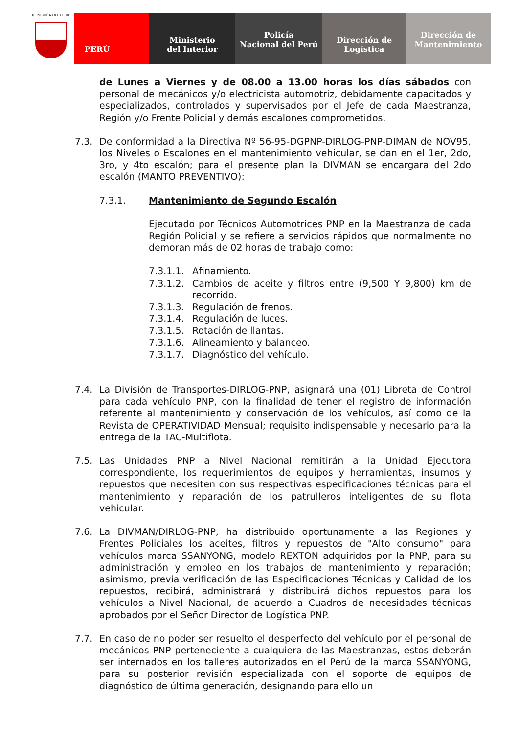REPÚBLICA DEL PERÚ
PERÚ Ministerio
del Interior
Policía
Nacional del Perú
Dirección de
Logística
Dirección de
Mantenimiento
de Lunes a Viernes y de 08.00 a 13.00 horas los días sábados con personal de mecánicos y/o electricista automotriz, debidamente capacitados y especializados, controlados y supervisados por el Jefe de cada Maestranza, Región y/o Frente Policial y demás escalones comprometidos.
7.3. De conformidad a la Directiva Nº 56-95-DGPNP-DIRLOG-PNP-DIMAN de NOV95, los Niveles o Escalones en el mantenimiento vehicular, se dan en el 1er, 2do, 3ro, y 4to escalón; para el presente plan la DIVMAN se encargara del 2do escalón (MANTO PREVENTIVO):
7.3.1. Mantenimiento de Segundo Escalón
Ejecutado por Técnicos Automotrices PNP en la Maestranza de cada Región Policial y se refiere a servicios rápidos que normalmente no demoran más de 02 horas de trabajo como:
7.3.1.1. Afinamiento.
7.3.1.2. Cambios de aceite y filtros entre (9,500 Y 9,800) km de recorrido.
7.3.1.3. Regulación de frenos.
7.3.1.4. Regulación de luces.
7.3.1.5. Rotación de llantas.
7.3.1.6. Alineamiento y balanceo.
7.3.1.7. Diagnóstico del vehículo.
7.4. La División de Transportes-DIRLOG-PNP, asignará una (01) Libreta de Control para cada vehículo PNP, con la finalidad de tener el registro de información referente al mantenimiento y conservación de los vehículos, así como de la Revista de OPERATIVIDAD Mensual; requisito indispensable y necesario para la entrega de la TAC-Multiflota.
7.5. Las Unidades PNP a Nivel Nacional remitirán a la Unidad Ejecutora correspondiente, los requerimientos de equipos y herramientas, insumos y repuestos que necesiten con sus respectivas especificaciones técnicas para el mantenimiento y reparación de los patrulleros inteligentes de su flota vehicular.
7.6. La DIVMAN/DIRLOG-PNP, ha distribuido oportunamente a las Regiones y Frentes Policiales los aceites, filtros y repuestos de "Alto consumo" para vehículos marca SSANYONG, modelo REXTON adquiridos por la PNP, para su administración y empleo en los trabajos de mantenimiento y reparación; asimismo, previa verificación de las Especificaciones Técnicas y Calidad de los repuestos, recibirá, administrará y distribuirá dichos repuestos para los vehículos a Nivel Nacional, de acuerdo a Cuadros de necesidades técnicas aprobados por el Señor Director de Logística PNP.
7.7. En caso de no poder ser resuelto el desperfecto del vehículo por el personal de mecánicos PNP perteneciente a cualquiera de las Maestranzas, estos deberán ser internados en los talleres autorizados en el Perú de la marca SSANYONG, para su posterior revisión especializada con el soporte de equipos de diagnóstico de última generación, designando para ello un